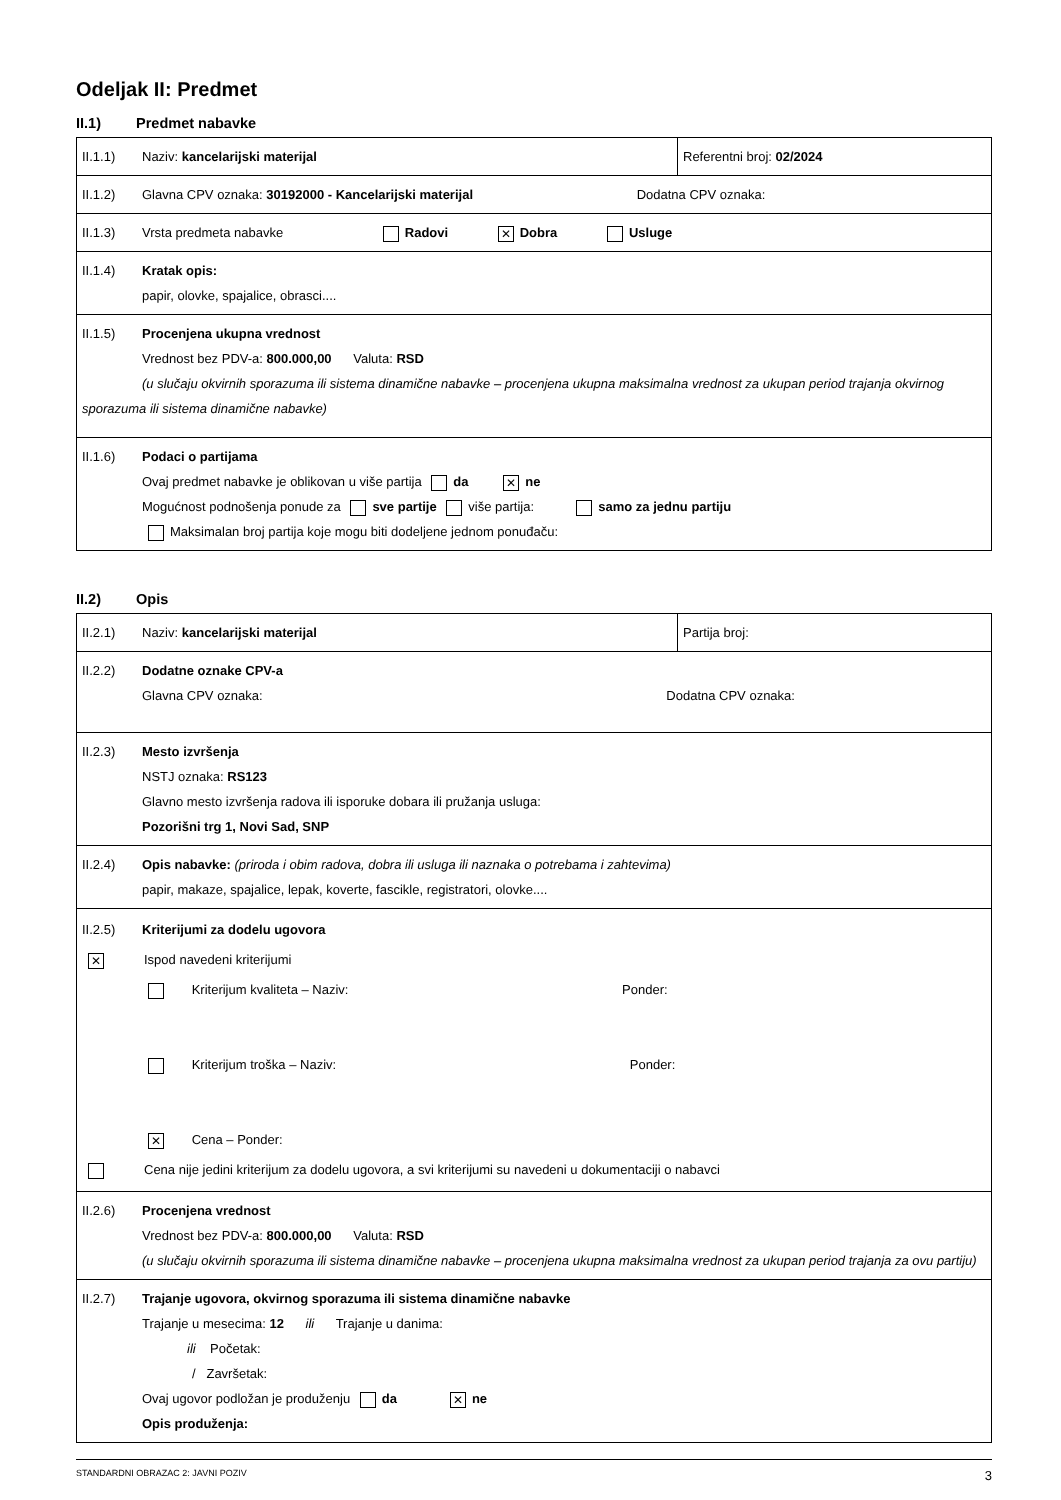Odeljak II: Predmet
II.1) Predmet nabavke
| II.1.1) Naziv: kancelarijski materijal | Referentni broj: 02/2024 |
| II.1.2) Glavna CPV oznaka: 30192000 - Kancelarijski materijal Dodatna CPV oznaka: | |
| II.1.3) Vrsta predmeta nabavke Radovi ✕ Dobra Usluge | |
| II.1.4) Kratak opis: papir, olovke, spajalice, obrasci.... | |
| II.1.5) Procenjena ukupna vrednost Vrednost bez PDV-a: 800.000,00 Valuta: RSD (u slučaju okvirnih sporazuma ili sistema dinamične nabavke – procenjena ukupna maksimalna vrednost za ukupan period trajanja okvirnog sporazuma ili sistema dinamične nabavke) | |
| II.1.6) Podaci o partijama Ovaj predmet nabavke je oblikovan u više partija da ✕ ne Mogućnost podnošenja ponude za sve partije više partija: samo za jednu partiju Maksimalan broj partija koje mogu biti dodeljene jednom ponuđaču: | |
II.2) Opis
| II.2.1) Naziv: kancelarijski materijal | Partija broj: |
| II.2.2) Dodatne oznake CPV-a Glavna CPV oznaka: Dodatna CPV oznaka: | |
| II.2.3) Mesto izvršenja NSTJ oznaka: RS123 Glavno mesto izvršenja radova ili isporuke dobara ili pružanja usluga: Pozorišni trg 1, Novi Sad, SNP | |
| II.2.4) Opis nabavke: (priroda i obim radova, dobra ili usluga ili naznaka o potrebama i zahtevima) papir, makaze, spajalice, lepak, koverte, fascikle, registratori, olovke.... | |
| II.2.5) Kriterijumi za dodelu ugovora ✕ Ispod navedeni kriterijumi Kriterijum kvaliteta – Naziv: Ponder: Kriterijum troška – Naziv: Ponder: ✕ Cena – Ponder: Cena nije jedini kriterijum za dodelu ugovora, a svi kriterijumi su navedeni u dokumentaciji o nabavci | |
| II.2.6) Procenjena vrednost Vrednost bez PDV-a: 800.000,00 Valuta: RSD (u slučaju okvirnih sporazuma ili sistema dinamične nabavke – procenjena ukupna maksimalna vrednost za ukupan period trajanja za ovu partiju) | |
| II.2.7) Trajanje ugovora, okvirnog sporazuma ili sistema dinamične nabavke Trajanje u mesecima: 12 ili Trajanje u danima: ili Početak: / Završetak: Ovaj ugovor podložan je produženju da ✕ ne Opis produženja: | |
STANDARDNI OBRAZAC 2: JAVNI POZIV 3